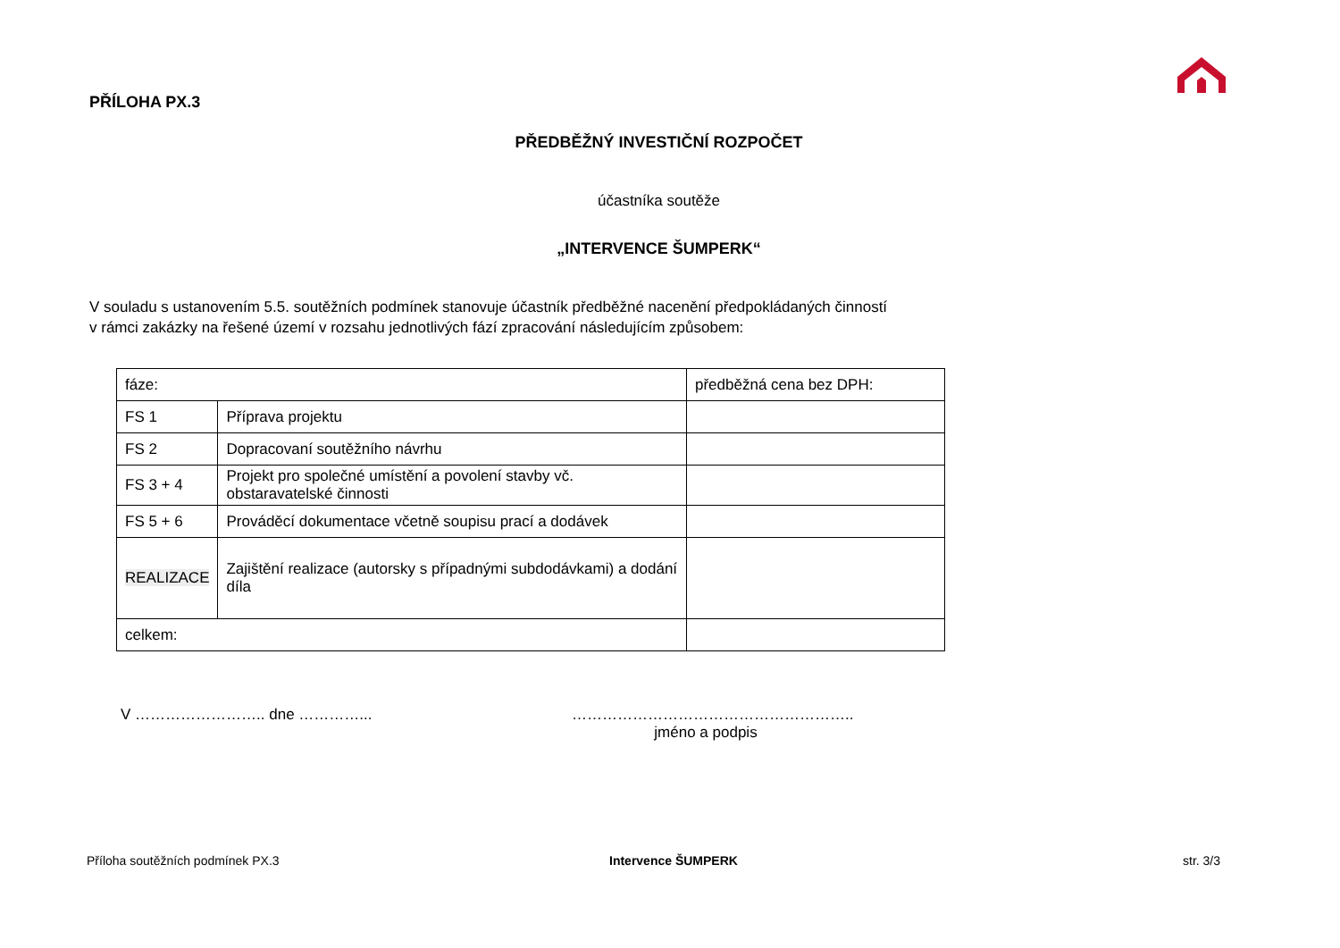PŘÍLOHA PX.3
PŘEDBĚŽNÝ INVESTIČNÍ ROZPOČET
účastníka soutěže
„INTERVENCE ŠUMPERK“
V souladu s ustanovením 5.5. soutěžních podmínek stanovuje účastník předběžné nacenění předpokládaných činností
v rámci zakázky na řešené území v rozsahu jednotlivých fází zpracování následujícím způsobem:
| fáze: | | předběžná cena bez DPH: |
| FS 1 | Příprava projektu | |
| FS 2 | Dopracovaní soutěžního návrhu | |
| FS 3 + 4 | Projekt pro společné umístění a povolení stavby vč. obstaravatelské činnosti | |
| FS 5 + 6 | Prováděcí dokumentace včetně soupisu prací a dodávek | |
| REALIZACE | Zajištění realizace (autorsky s případnými subdodávkami) a dodání díla | |
| celkem: | | |
V …………………….. dne …………...
………………………………………………..
jméno a podpis
Příloha soutěžních podmínek PX.3
Intervence ŠUMPERK str. 3/3